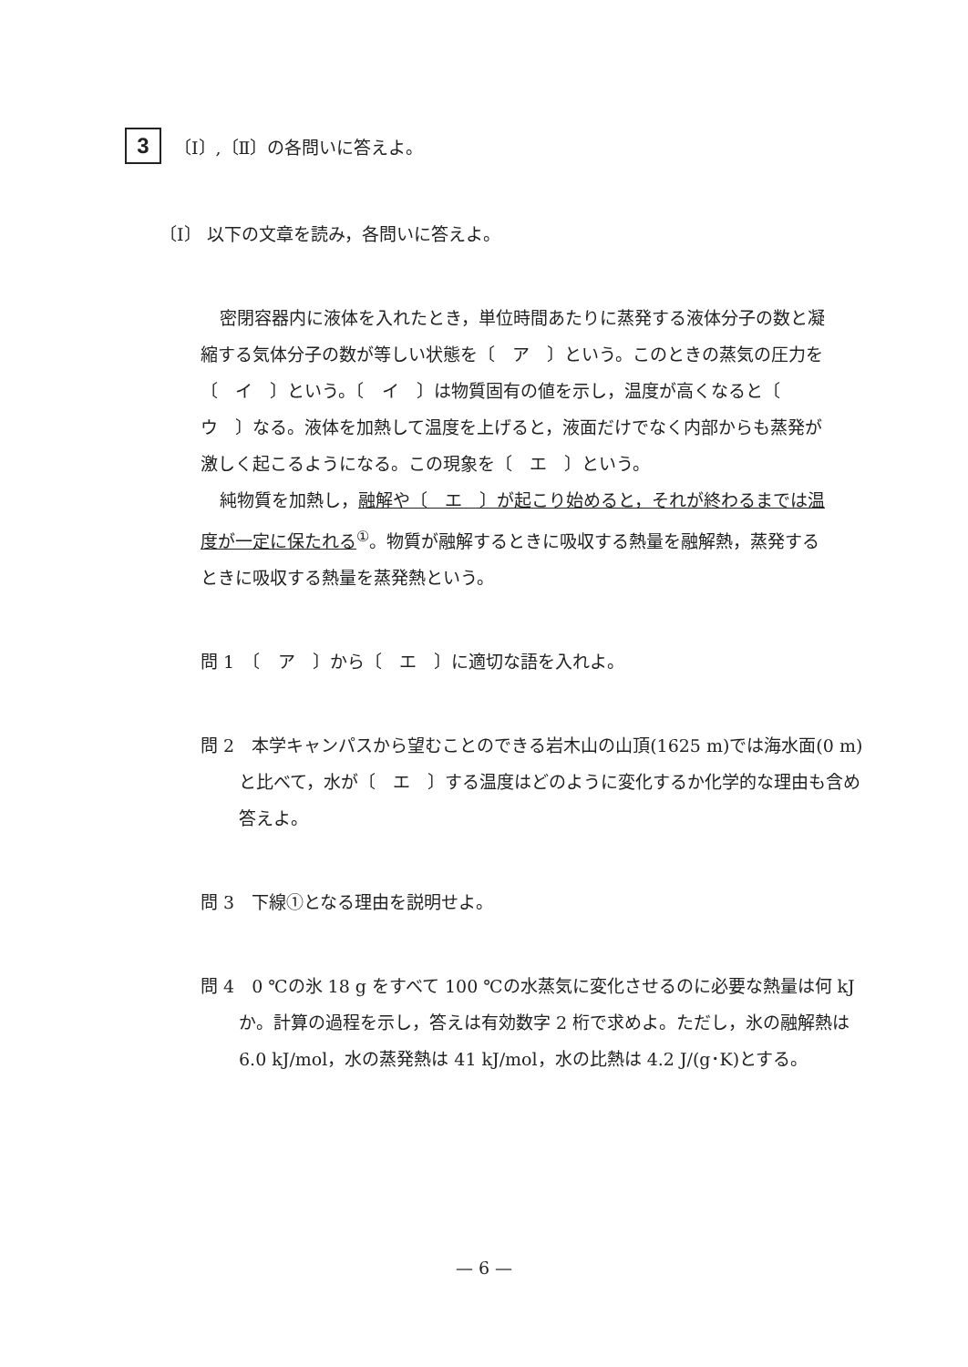3
〔Ⅰ〕,〔Ⅱ〕の各問いに答えよ。
〔Ⅰ〕 以下の文章を読み，各問いに答えよ。
密閉容器内に液体を入れたとき，単位時間あたりに蒸発する液体分子の数と凝縮する気体分子の数が等しい状態を〔　ア　〕という。このときの蒸気の圧力を〔　イ　〕という。〔　イ　〕は物質固有の値を示し，温度が高くなると〔　ウ　〕なる。液体を加熱して温度を上げると，液面だけでなく内部からも蒸発が激しく起こるようになる。この現象を〔　エ　〕という。
純物質を加熱し，融解や〔　エ　〕が起こり始めると，それが終わるまでは温度が一定に保たれる<sup>①</sup>。物質が融解するときに吸収する熱量を融解熱，蒸発するときに吸収する熱量を蒸発熱という。
問 1　〔　ア　〕から〔　エ　〕に適切な語を入れよ。
問 2　本学キャンパスから望むことのできる岩木山の山頂(1625 m)では海水面(0 m)と比べて，水が〔　エ　〕する温度はどのように変化するか化学的な理由も含め答えよ。
問 3　下線①となる理由を説明せよ。
問 4　0 ℃の氷 18 g をすべて 100 ℃の水蒸気に変化させるのに必要な熱量は何 kJ か。計算の過程を示し，答えは有効数字 2 桁で求めよ。ただし，氷の融解熱は 6.0 kJ/mol，水の蒸発熱は 41 kJ/mol，水の比熱は 4.2 J/(g･K)とする。
— 6 —